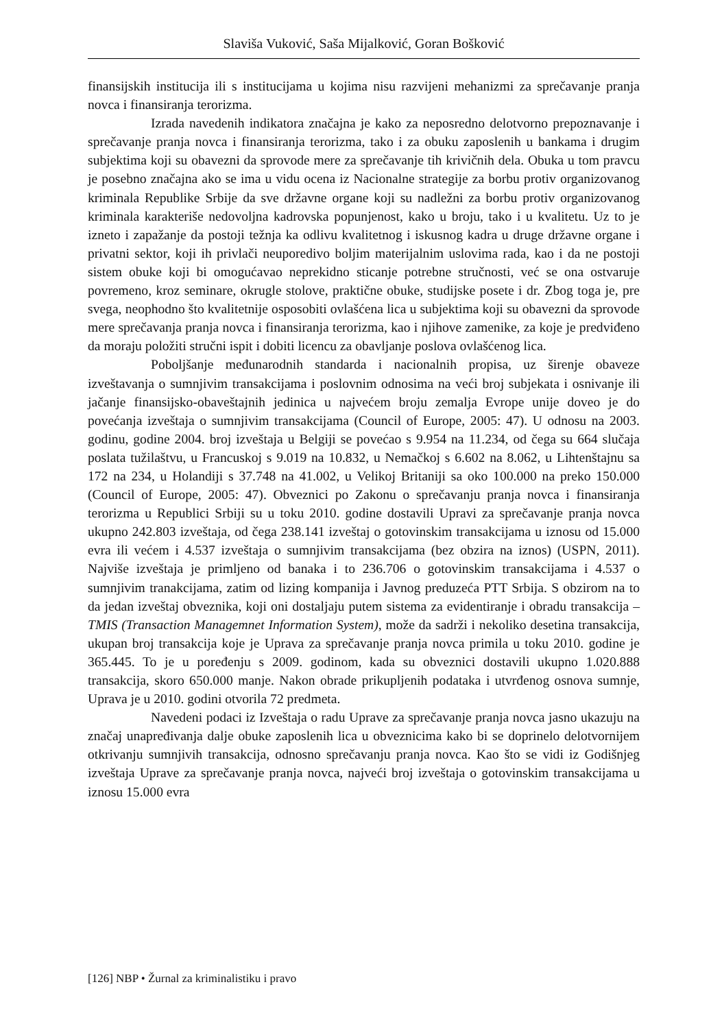Slaviša Vuković, Saša Mijalković, Goran Bošković
finansijskih institucija ili s institucijama u kojima nisu razvijeni mehanizmi za sprečavanje pranja novca i finansiranja terorizma.
Izrada navedenih indikatora značajna je kako za neposredno delotvorno prepoznavanje i sprečavanje pranja novca i finansiranja terorizma, tako i za obuku zaposlenih u bankama i drugim subjektima koji su obavezni da sprovode mere za sprečavanje tih krivičnih dela. Obuka u tom pravcu je posebno značajna ako se ima u vidu ocena iz Nacionalne strategije za borbu protiv organizovanog kriminala Republike Srbije da sve državne organe koji su nadležni za borbu protiv organizovanog kriminala karakteriše nedovoljna kadrovska popunjenost, kako u broju, tako i u kvalitetu. Uz to je izneto i zapažanje da postoji težnja ka odlivu kvalitetnog i iskusnog kadra u druge državne organe i privatni sektor, koji ih privlači neuporedivo boljim materijalnim uslovima rada, kao i da ne postoji sistem obuke koji bi omogućavao neprekidno sticanje potrebne stručnosti, već se ona ostvaruje povremeno, kroz seminare, okrugle stolove, praktične obuke, studijske posete i dr. Zbog toga je, pre svega, neophodno što kvalitetnije osposobiti ovlašćena lica u subjektima koji su obavezni da sprovode mere sprečavanja pranja novca i finansiranja terorizma, kao i njihove zamenike, za koje je predviđeno da moraju položiti stručni ispit i dobiti licencu za obavljanje poslova ovlašćenog lica.
Poboljšanje međunarodnih standarda i nacionalnih propisa, uz širenje obaveze izveštavanja o sumnjivim transakcijama i poslovnim odnosima na veći broj subjekata i osnivanje ili jačanje finansijsko-obaveštajnih jedinica u najvećem broju zemalja Evrope unije doveo je do povećanja izveštaja o sumnjivim transakcijama (Council of Europe, 2005: 47). U odnosu na 2003. godinu, godine 2004. broj izveštaja u Belgiji se povećao s 9.954 na 11.234, od čega su 664 slučaja poslata tužilaštvu, u Francuskoj s 9.019 na 10.832, u Nemačkoj s 6.602 na 8.062, u Lihtenštajnu sa 172 na 234, u Holandiji s 37.748 na 41.002, u Velikoj Britaniji sa oko 100.000 na preko 150.000 (Council of Europe, 2005: 47). Obveznici po Zakonu o sprečavanju pranja novca i finansiranja terorizma u Republici Srbiji su u toku 2010. godine dostavili Upravi za sprečavanje pranja novca ukupno 242.803 izveštaja, od čega 238.141 izveštaj o gotovinskim transakcijama u iznosu od 15.000 evra ili većem i 4.537 izveštaja o sumnjivim transakcijama (bez obzira na iznos) (USPN, 2011). Najviše izveštaja je primljeno od banaka i to 236.706 o gotovinskim transakcijama i 4.537 o sumnjivim tranakcijama, zatim od lizing kompanija i Javnog preduzeća PTT Srbija. S obzirom na to da jedan izveštaj obveznika, koji oni dostaljaju putem sistema za evidentiranje i obradu transakcija – TMIS (Transaction Managemnet Information System), može da sadrži i nekoliko desetina transakcija, ukupan broj transakcija koje je Uprava za sprečavanje pranja novca primila u toku 2010. godine je 365.445. To je u poređenju s 2009. godinom, kada su obveznici dostavili ukupno 1.020.888 transakcija, skoro 650.000 manje. Nakon obrade prikupljenih podataka i utvrđenog osnova sumnje, Uprava je u 2010. godini otvorila 72 predmeta.
Navedeni podaci iz Izveštaja o radu Uprave za sprečavanje pranja novca jasno ukazuju na značaj unapređivanja dalje obuke zaposlenih lica u obveznicima kako bi se doprinelo delotvornijem otkrivanju sumnjivih transakcija, odnosno sprečavanju pranja novca. Kao što se vidi iz Godišnjeg izveštaja Uprave za sprečavanje pranja novca, najveći broj izveštaja o gotovinskim transakcijama u iznosu 15.000 evra
[126] NBP • Žurnal za kriminalistiku i pravo